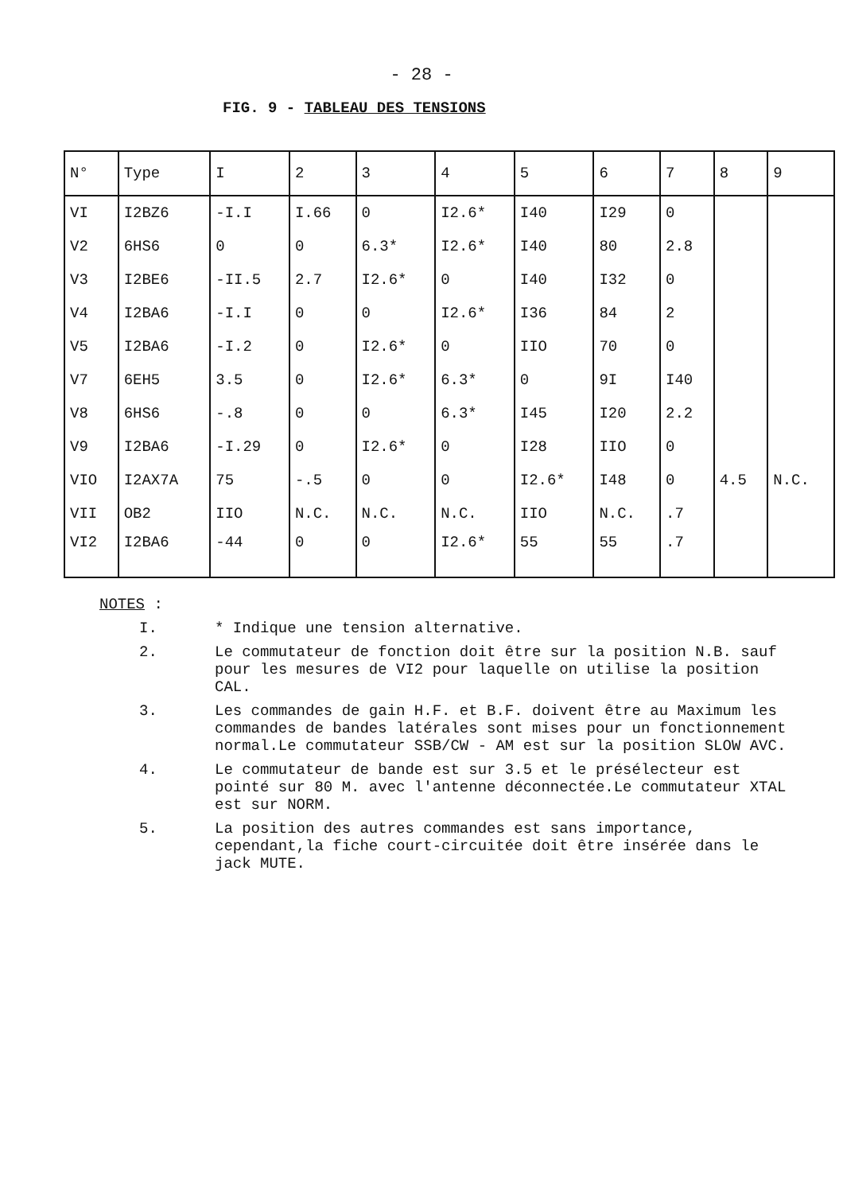- 28 -
FIG. 9 - TABLEAU DES TENSIONS
| N° | Type | I | 2 | 3 | 4 | 5 | 6 | 7 | 8 | 9 |
| --- | --- | --- | --- | --- | --- | --- | --- | --- | --- | --- |
| VI | I2BZ6 | -I.I | I.66 | 0 | I2.6* | I40 | I29 | 0 | | |
| V2 | 6HS6 | 0 | 0 | 6.3* | I2.6* | I40 | 80 | 2.8 | | |
| V3 | I2BE6 | -II.5 | 2.7 | I2.6* | 0 | I40 | I32 | 0 | | |
| V4 | I2BA6 | -I.I | 0 | 0 | I2.6* | I36 | 84 | 2 | | |
| V5 | I2BA6 | -I.2 | 0 | I2.6* | 0 | IIO | 70 | 0 | | |
| V7 | 6EH5 | 3.5 | 0 | I2.6* | 6.3* | 0 | 9I | I40 | | |
| V8 | 6HS6 | -.8 | 0 | 0 | 6.3* | I45 | I20 | 2.2 | | |
| V9 | I2BA6 | -I.29 | 0 | I2.6* | 0 | I28 | IIO | 0 | | |
| VIO | I2AX7A | 75 | -.5 | 0 | 0 | I2.6* | I48 | 0 | 4.5 | N.C. |
| VII | OB2 | IIO | N.C. | N.C. | N.C. | IIO | N.C. | .7 | | |
| VI2 | I2BA6 | -44 | 0 | 0 | I2.6* | 55 | 55 | .7 | | |
NOTES :
I. * Indique une tension alternative.
2. Le commutateur de fonction doit être sur la position N.B. sauf pour les mesures de VI2 pour laquelle on utilise la position CAL.
3. Les commandes de gain H.F. et B.F. doivent être au Maximum les commandes de bandes latérales sont mises pour un fonctionnement normal.Le commutateur SSB/CW - AM est sur la position SLOW AVC.
4. Le commutateur de bande est sur 3.5 et le présélecteur est pointé sur 80 M. avec l'antenne déconnectée.Le commutateur XTAL est sur NORM.
5. La position des autres commandes est sans importance, cependant,la fiche court-circuitée doit être insérée dans le jack MUTE.